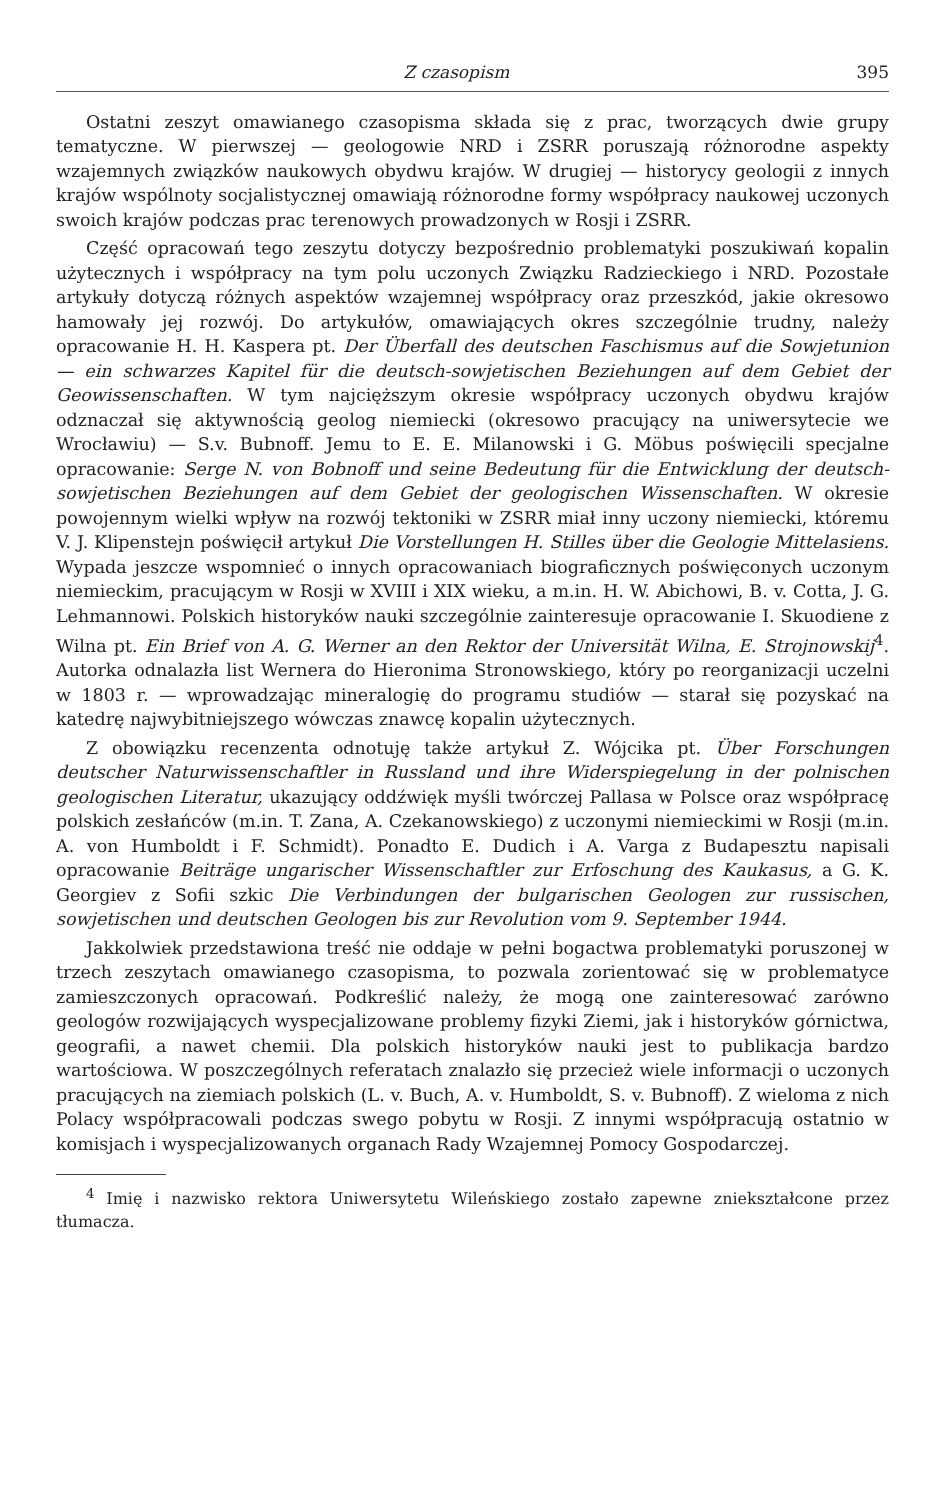Z czasopism 395
Ostatni zeszyt omawianego czasopisma składa się z prac, tworzących dwie grupy tematyczne. W pierwszej — geologowie NRD i ZSRR poruszają różnorodne aspekty wzajemnych związków naukowych obydwu krajów. W drugiej — historycy geologii z innych krajów wspólnoty socjalistycznej omawiają różnorodne formy współpracy naukowej uczonych swoich krajów podczas prac terenowych prowadzonych w Rosji i ZSRR.
Część opracowań tego zeszytu dotyczy bezpośrednio problematyki poszukiwań kopalin użytecznych i współpracy na tym polu uczonych Związku Radzieckiego i NRD. Pozostałe artykuły dotyczą różnych aspektów wzajemnej współpracy oraz przeszkód, jakie okresowo hamowały jej rozwój. Do artykułów, omawiających okres szczególnie trudny, należy opracowanie H. H. Kaspera pt. Der Überfall des deutschen Faschismus auf die Sowjetunion — ein schwarzes Kapitel für die deutsch-sowjetischen Beziehungen auf dem Gebiet der Geowissenschaften. W tym najcięższym okresie współpracy uczonych obydwu krajów odznaczał się aktywnością geolog niemiecki (okresowo pracujący na uniwersytecie we Wrocławiu) — S.v. Bubnoff. Jemu to E. E. Milanowski i G. Möbus poświęcili specjalne opracowanie: Serge N. von Bobnoff und seine Bedeutung für die Entwicklung der deutsch-sowjetischen Beziehungen auf dem Gebiet der geologischen Wissenschaften. W okresie powojennym wielki wpływ na rozwój tektoniki w ZSRR miał inny uczony niemiecki, któremu V. J. Klipenstejn poświęcił artykuł Die Vorstellungen H. Stilles über die Geologie Mittelasiens. Wypada jeszcze wspomnieć o innych opracowaniach biograficznych poświęconych uczonym niemieckim, pracującym w Rosji w XVIII i XIX wieku, a m.in. H. W. Abichowi, B. v. Cotta, J. G. Lehmannowi. Polskich historyków nauki szczególnie zainteresuje opracowanie I. Skuodiene z Wilna pt. Ein Brief von A. G. Werner an den Rektor der Universität Wilna, E. Strojnowskij<sup>4</sup>. Autorka odnalazła list Wernera do Hieronima Stronowskiego, który po reorganizacji uczelni w 1803 r. — wprowadzając mineralogię do programu studiów — starał się pozyskać na katedrę najwybitniejszego wówczas znawcę kopalin użytecznych.
Z obowiązku recenzenta odnotuję także artykuł Z. Wójcika pt. Über Forschungen deutscher Naturwissenschaftler in Russland und ihre Widerspiegelung in der polnischen geologischen Literatur, ukazujący oddźwięk myśli twórczej Pallasa w Polsce oraz współpracę polskich zesłańców (m.in. T. Zana, A. Czekanowskiego) z uczonymi niemieckimi w Rosji (m.in. A. von Humboldt i F. Schmidt). Ponadto E. Dudich i A. Varga z Budapesztu napisali opracowanie Beiträge ungarischer Wissenschaftler zur Erfoschung des Kaukasus, a G. K. Georgiev z Sofii szkic Die Verbindungen der bulgarischen Geologen zur russischen, sowjetischen und deutschen Geologen bis zur Revolution vom 9. September 1944.
Jakkolwiek przedstawiona treść nie oddaje w pełni bogactwa problematyki poruszonej w trzech zeszytach omawianego czasopisma, to pozwala zorientować się w problematyce zamieszczonych opracowań. Podkreślić należy, że mogą one zainteresować zarówno geologów rozwijających wyspecjalizowane problemy fizyki Ziemi, jak i historyków górnictwa, geografii, a nawet chemii. Dla polskich historyków nauki jest to publikacja bardzo wartościowa. W poszczególnych referatach znalazło się przecież wiele informacji o uczonych pracujących na ziemiach polskich (L. v. Buch, A. v. Humboldt, S. v. Bubnoff). Z wieloma z nich Polacy współpracowali podczas swego pobytu w Rosji. Z innymi współpracują ostatnio w komisjach i wyspecjalizowanych organach Rady Wzajemnej Pomocy Gospodarczej.
<sup>4</sup> Imię i nazwisko rektora Uniwersytetu Wileńskiego zostało zapewne zniekształcone przez tłumacza.